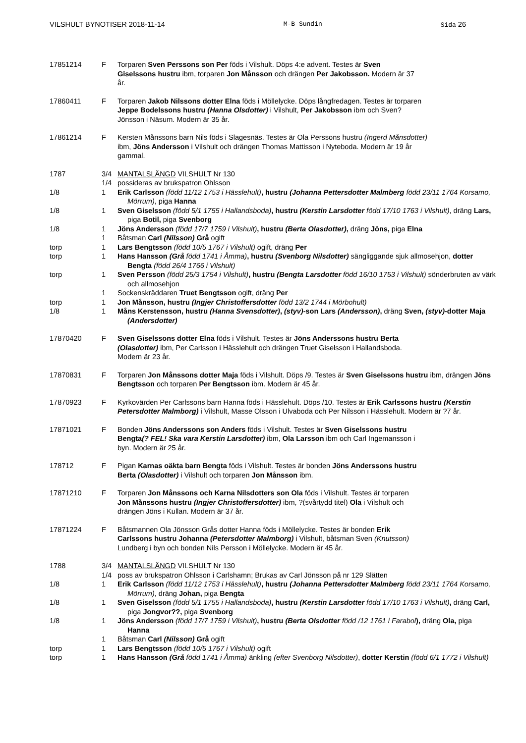VILSHULT BYNOTISER 2018-11-14 M-B Sundin Sida 26
17851214 F Torparen Sven Perssons son Per föds i Vilshult. Döps 4:e advent. Testes är Sven Giselssons hustru ibm, torparen Jon Månsson och drängen Per Jakobsson. Modern är 37 år.
17860411 F Torparen Jakob Nilssons dotter Elna föds i Möllelycke. Döps långfredagen. Testes är torparen Jeppe Bodelssons hustru (Hanna Olsdotter) i Vilshult, Per Jakobsson ibm och Sven? Jönsson i Näsum. Modern är 35 år.
17861214 F Kersten Månssons barn Nils föds i Slagesnäs. Testes är Ola Perssons hustru (Ingerd Månsdotter) ibm, Jöns Andersson i Vilshult och drängen Thomas Mattisson i Nyteboda. Modern är 19 år gammal.
1787 3/4 MANTALSLÄNGD VILSHULT Nr 130
1/4 possideras av brukspatron Ohlsson
1/8 1 Erik Carlsson (född 11/12 1753 i Hässlehult), hustru (Johanna Pettersdotter Malmberg född 23/11 1764 Korsamo, Mörrum), piga Hanna
1/8 1 Sven Giselsson (född 5/1 1755 i Hallandsboda), hustru (Kerstin Larsdotter född 17/10 1763 i Vilshult), dräng Lars, piga Botil, piga Svenborg
1/8 1 Jöns Andersson (född 17/7 1759 i Vilshult), hustru (Berta Olasdotter), dräng Jöns, piga Elna
1 Båtsman Carl (Nilsson) Grå ogift
torp 1 Lars Bengtsson (född 10/5 1767 i Vilshult) ogift, dräng Per
torp 1 Hans Hansson (Grå född 1741 i Åmma), hustru (Svenborg Nilsdotter) sängliggande sjuk allmosehjon, dotter Bengta (född 26/4 1766 i Vilshult)
torp 1 Sven Persson (född 25/3 1754 i Vilshult), hustru (Bengta Larsdotter född 16/10 1753 i Vilshult) sönderbruten av värk och allmosehjon
1 Sockenskräddaren Truet Bengtsson ogift, dräng Per
torp 1 Jon Månsson, hustru (Ingjer Christoffersdotter född 13/2 1744 i Mörbohult)
1/8 1 Måns Kerstensson, hustru (Hanna Svensdotter), (styv)-son Lars (Andersson), dräng Sven, (styv)-dotter Maja (Andersdotter)
17870420 F Sven Giselssons dotter Elna föds i Vilshult. Testes är Jöns Anderssons hustru Berta (Olasdotter) ibm, Per Carlsson i Hässlehult och drängen Truet Giselsson i Hallandsboda. Modern är 23 år.
17870831 F Torparen Jon Månssons dotter Maja föds i Vilshult. Döps /9. Testes är Sven Giselssons hustru ibm, drängen Jöns Bengtsson och torparen Per Bengtsson ibm. Modern är 45 år.
17870923 F Kyrkovärden Per Carlssons barn Hanna föds i Hässlehult. Döps /10. Testes är Erik Carlssons hustru (Kerstin Petersdotter Malmborg) i Vilshult, Masse Olsson i Ulvaboda och Per Nilsson i Hässlehult. Modern är ?7 år.
17871021 F Bonden Jöns Anderssons son Anders föds i Vilshult. Testes är Sven Giselssons hustru Bengta(? FEL! Ska vara Kerstin Larsdotter) ibm, Ola Larsson ibm och Carl Ingemansson i byn. Modern är 25 år.
178712 F Pigan Karnas oäkta barn Bengta föds i Vilshult. Testes är bonden Jöns Anderssons hustru Berta (Olasdotter) i Vilshult och torparen Jon Månsson ibm.
17871210 F Torparen Jon Månssons och Karna Nilsdotters son Ola föds i Vilshult. Testes är torparen Jon Månssons hustru (Ingjer Christoffersdotter) ibm, ?(svårtydd titel) Ola i Vilshult och drängen Jöns i Kullan. Modern är 37 år.
17871224 F Båtsmannen Ola Jönsson Grås dotter Hanna föds i Möllelycke. Testes är bonden Erik Carlssons hustru Johanna (Petersdotter Malmborg) i Vilshult, båtsman Sven (Knutsson) Lundberg i byn och bonden Nils Persson i Möllelycke. Modern är 45 år.
1788 3/4 MANTALSLÄNGD VILSHULT Nr 130
1/4 poss av brukspatron Ohlsson i Carlshamn; Brukas av Carl Jönsson på nr 129 Slätten
1/8 1 Erik Carlsson (född 11/12 1753 i Hässlehult), hustru (Johanna Pettersdotter Malmberg född 23/11 1764 Korsamo, Mörrum), dräng Johan, piga Bengta
1/8 1 Sven Giselsson (född 5/1 1755 i Hallandsboda), hustru (Kerstin Larsdotter född 17/10 1763 i Vilshult), dräng Carl, piga Jongvor??, piga Svenborg
1/8 1 Jöns Andersson (född 17/7 1759 i Vilshult), hustru (Berta Olsdotter född /12 1761 i Farabol), dräng Ola, piga Hanna
1 Båtsman Carl (Nilsson) Grå ogift
torp 1 Lars Bengtsson (född 10/5 1767 i Vilshult) ogift
torp 1 Hans Hansson (Grå född 1741 i Åmma) änkling (efter Svenborg Nilsdotter), dotter Kerstin (född 6/1 1772 i Vilshult)